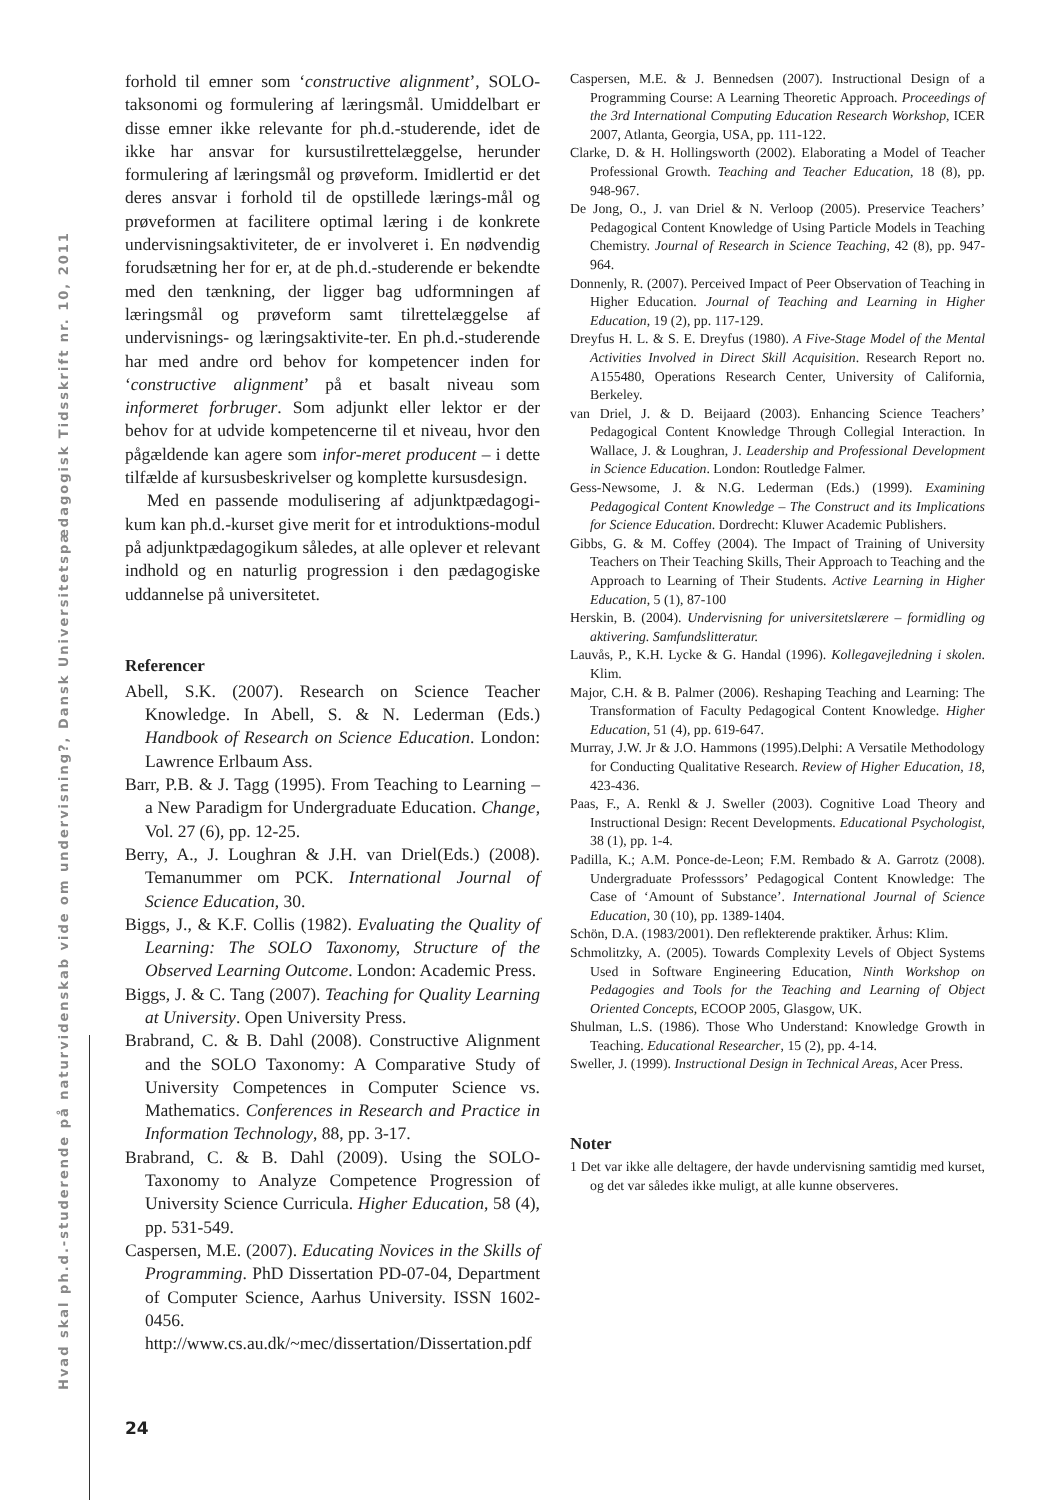Hvad skal ph.d.-studerende på naturvidenskab vide om undervisning?, Dansk Universitetspædagogisk Tidsskrift nr. 10, 2011
forhold til emner som ‘constructive alignment’, SOLO-taksonomi og formulering af læringsmål. Umiddelbart er disse emner ikke relevante for ph.d.-studerende, idet de ikke har ansvar for kursustilrettelæggelse, herunder formulering af læringsmål og prøveform. Imidlertid er det deres ansvar i forhold til de opstillede lærings-mål og prøveformen at facilitere optimal læring i de konkrete undervisningsaktiviteter, de er involveret i. En nødvendig forudsætning her for er, at de ph.d.-studerende er bekendte med den tænkning, der ligger bag udformningen af læringsmål og prøveform samt tilrettelæggelse af undervisnings- og læringsaktivite-ter. En ph.d.-studerende har med andre ord behov for kompetencer inden for ‘constructive alignment’ på et basalt niveau som informeret forbruger. Som adjunkt eller lektor er der behov for at udvide kompetencerne til et niveau, hvor den pågældende kan agere som infor-meret producent – i dette tilfælde af kursusbeskrivelser og komplette kursusdesign.
Med en passende modulisering af adjunktpædagogi-kum kan ph.d.-kurset give merit for et introduktions-modul på adjunktpædagogikum således, at alle oplever et relevant indhold og en naturlig progression i den pædagogiske uddannelse på universitetet.
Referencer
Abell, S.K. (2007). Research on Science Teacher Knowledge. In Abell, S. & N. Lederman (Eds.) Handbook of Research on Science Education. London: Lawrence Erlbaum Ass.
Barr, P.B. & J. Tagg (1995). From Teaching to Learning – a New Paradigm for Undergraduate Education. Change, Vol. 27 (6), pp. 12-25.
Berry, A., J. Loughran & J.H. van Driel(Eds.) (2008). Temanummer om PCK. International Journal of Science Education, 30.
Biggs, J., & K.F. Collis (1982). Evaluating the Quality of Learning: The SOLO Taxonomy, Structure of the Observed Learning Outcome. London: Academic Press.
Biggs, J. & C. Tang (2007). Teaching for Quality Learning at University. Open University Press.
Brabrand, C. & B. Dahl (2008). Constructive Alignment and the SOLO Taxonomy: A Comparative Study of University Competences in Computer Science vs. Mathematics. Conferences in Research and Practice in Information Technology, 88, pp. 3-17.
Brabrand, C. & B. Dahl (2009). Using the SOLO-Taxonomy to Analyze Competence Progression of University Science Curricula. Higher Education, 58 (4), pp. 531-549.
Caspersen, M.E. (2007). Educating Novices in the Skills of Programming. PhD Dissertation PD-07-04, Department of Computer Science, Aarhus University. ISSN 1602-0456. http://www.cs.au.dk/~mec/dissertation/Dissertation.pdf
Caspersen, M.E. & J. Bennedsen (2007). Instructional Design of a Programming Course: A Learning Theoretic Approach. Proceedings of the 3rd International Computing Education Research Workshop, ICER 2007, Atlanta, Georgia, USA, pp. 111-122.
Clarke, D. & H. Hollingsworth (2002). Elaborating a Model of Teacher Professional Growth. Teaching and Teacher Education, 18 (8), pp. 948-967.
De Jong, O., J. van Driel & N. Verloop (2005). Preservice Teachers’ Pedagogical Content Knowledge of Using Particle Models in Teaching Chemistry. Journal of Research in Science Teaching, 42 (8), pp. 947-964.
Donnenly, R. (2007). Perceived Impact of Peer Observation of Teaching in Higher Education. Journal of Teaching and Learning in Higher Education, 19 (2), pp. 117-129.
Dreyfus H. L. & S. E. Dreyfus (1980). A Five-Stage Model of the Mental Activities Involved in Direct Skill Acquisition. Research Report no. A155480, Operations Research Center, University of California, Berkeley.
van Driel, J. & D. Beijaard (2003). Enhancing Science Teachers’ Pedagogical Content Knowledge Through Collegial Interaction. In Wallace, J. & Loughran, J. Leadership and Professional Development in Science Education. London: Routledge Falmer.
Gess-Newsome, J. & N.G. Lederman (Eds.) (1999). Examining Pedagogical Content Knowledge – The Construct and its Implications for Science Education. Dordrecht: Kluwer Academic Publishers.
Gibbs, G. & M. Coffey (2004). The Impact of Training of University Teachers on Their Teaching Skills, Their Approach to Teaching and the Approach to Learning of Their Students. Active Learning in Higher Education, 5 (1), 87-100
Herskin, B. (2004). Undervisning for universitetslærere – formidling og aktivering. Samfundslitteratur.
Lauvås, P., K.H. Lycke & G. Handal (1996). Kollegavejledning i skolen. Klim.
Major, C.H. & B. Palmer (2006). Reshaping Teaching and Learning: The Transformation of Faculty Pedagogical Content Knowledge. Higher Education, 51 (4), pp. 619-647.
Murray, J.W. Jr & J.O. Hammons (1995).Delphi: A Versatile Methodology for Conducting Qualitative Research. Review of Higher Education, 18, 423-436.
Paas, F., A. Renkl & J. Sweller (2003). Cognitive Load Theory and Instructional Design: Recent Developments. Educational Psychologist, 38 (1), pp. 1-4.
Padilla, K.; A.M. Ponce-de-Leon; F.M. Rembado & A. Garrotz (2008). Undergraduate Professsors’ Pedagogical Content Knowledge: The Case of ‘Amount of Substance’. International Journal of Science Education, 30 (10), pp. 1389-1404.
Schön, D.A. (1983/2001). Den reflekterende praktiker. Århus: Klim.
Schmolitzky, A. (2005). Towards Complexity Levels of Object Systems Used in Software Engineering Education, Ninth Workshop on Pedagogies and Tools for the Teaching and Learning of Object Oriented Concepts, ECOOP 2005, Glasgow, UK.
Shulman, L.S. (1986). Those Who Understand: Knowledge Growth in Teaching. Educational Researcher, 15 (2), pp. 4-14.
Sweller, J. (1999). Instructional Design in Technical Areas, Acer Press.
Noter
1 Det var ikke alle deltagere, der havde undervisning samtidig med kurset, og det var således ikke muligt, at alle kunne observeres.
24